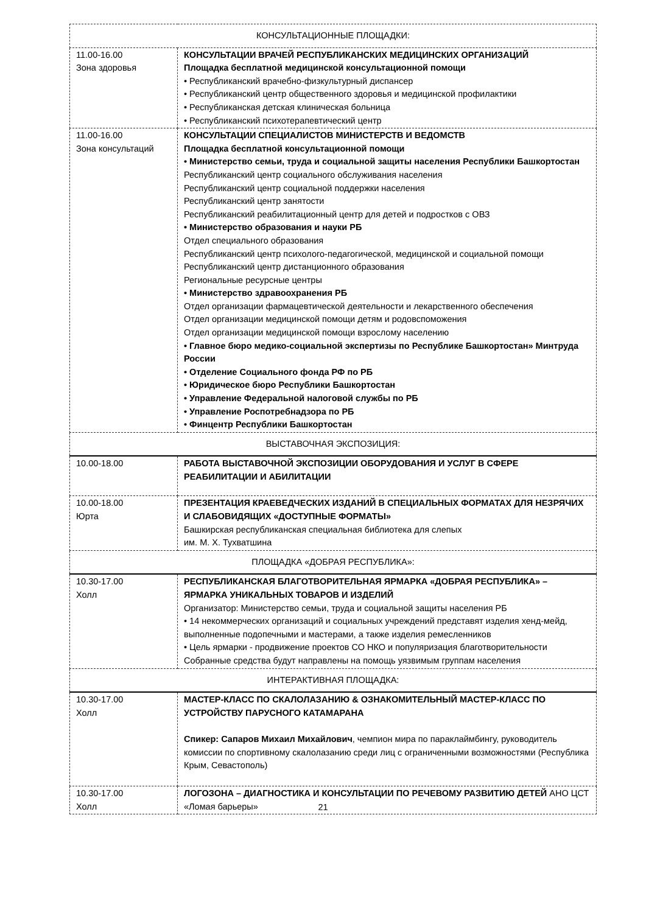| КОНСУЛЬТАЦИОННЫЕ ПЛОЩАДКИ: | |
| 11.00-16.00 Зона здоровья | КОНСУЛЬТАЦИИ ВРАЧЕЙ РЕСПУБЛИКАНСКИХ МЕДИЦИНСКИХ ОРГАНИЗАЦИЙ Площадка бесплатной медицинской консультационной помощи • Республиканский врачебно-физкультурный диспансер • Республиканский центр общественного здоровья и медицинской профилактики • Республиканская детская клиническая больница • Республиканский психотерапевтический центр |
| 11.00-16.00 Зона консультаций | КОНСУЛЬТАЦИИ СПЕЦИАЛИСТОВ МИНИСТЕРСТВ И ВЕДОМСТВ Площадка бесплатной консультационной помощи • Министерство семьи, труда и социальной защиты населения Республики Башкортостан Республиканский центр социального обслуживания населения Республиканский центр социальной поддержки населения Республиканский центр занятости Республиканский реабилитационный центр для детей и подростков с ОВЗ • Министерство образования и науки РБ Отдел специального образования Республиканский центр психолого-педагогической, медицинской и социальной помощи Республиканский центр дистанционного образования Региональные ресурсные центры • Министерство здравоохранения РБ Отдел организации фармацевтической деятельности и лекарственного обеспечения Отдел организации медицинской помощи детям и родовспоможения Отдел организации медицинской помощи взрослому населению • Главное бюро медико-социальной экспертизы по Республике Башкортостан» Минтруда России • Отделение Социального фонда РФ по РБ • Юридическое бюро Республики Башкортостан • Управление Федеральной налоговой службы по РБ • Управление Роспотребнадзора по РБ • Финцентр Республики Башкортостан |
| ВЫСТАВОЧНАЯ ЭКСПОЗИЦИЯ: | |
| 10.00-18.00 | РАБОТА ВЫСТАВОЧНОЙ ЭКСПОЗИЦИИ ОБОРУДОВАНИЯ И УСЛУГ В СФЕРЕ РЕАБИЛИТАЦИИ И АБИЛИТАЦИИ |
| 10.00-18.00 Юрта | ПРЕЗЕНТАЦИЯ КРАЕВЕДЧЕСКИХ ИЗДАНИЙ В СПЕЦИАЛЬНЫХ ФОРМАТАХ ДЛЯ НЕЗРЯЧИХ И СЛАБОВИДЯЩИХ «ДОСТУПНЫЕ ФОРМАТЫ» Башкирская республиканская специальная библиотека для слепых им. М. Х. Тухватшина |
| ПЛОЩАДКА «ДОБРАЯ РЕСПУБЛИКА»: | |
| 10.30-17.00 Холл | РЕСПУБЛИКАНСКАЯ БЛАГОТВОРИТЕЛЬНАЯ ЯРМАРКА «ДОБРАЯ РЕСПУБЛИКА» – ЯРМАРКА УНИКАЛЬНЫХ ТОВАРОВ И ИЗДЕЛИЙ Организатор: Министерство семьи, труда и социальной защиты населения РБ • 14 некоммерческих организаций и социальных учреждений представят изделия хенд-мейд, выполненные подопечными и мастерами, а также изделия ремесленников • Цель ярмарки - продвижение проектов СО НКО и популяризация благотворительности Собранные средства будут направлены на помощь уязвимым группам населения |
| ИНТЕРАКТИВНАЯ ПЛОЩАДКА: | |
| 10.30-17.00 Холл | МАСТЕР-КЛАСС ПО СКАЛОЛАЗАНИЮ & ОЗНАКОМИТЕЛЬНЫЙ МАСТЕР-КЛАСС ПО УСТРОЙСТВУ ПАРУСНОГО КАТАМАРАНА Спикер: Сапаров Михаил Михайлович , чемпион мира по параклаймбингу, руководитель комиссии по спортивному скалолазанию среди лиц с ограниченными возможностями (Республика Крым, Севастополь) |
| 10.30-17.00 Холл | ЛОГОЗОНА – ДИАГНОСТИКА И КОНСУЛЬТАЦИИ ПО РЕЧЕВОМУ РАЗВИТИЮ ДЕТЕЙ АНО ЦСТ «Ломая барьеры» |
21